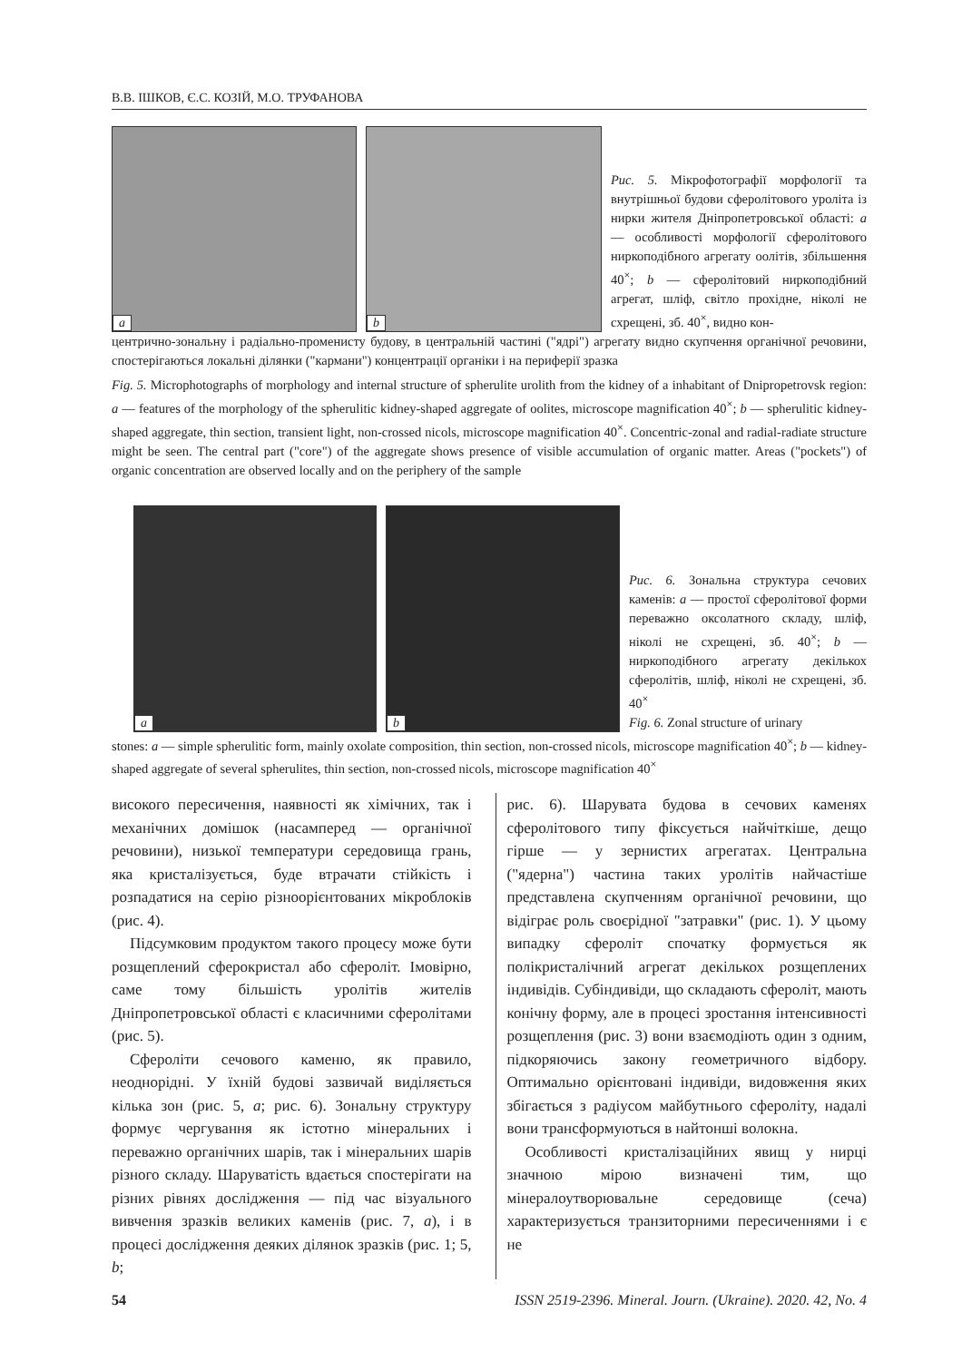В.В. ІШКОВ, Є.С. КОЗІЙ, М.О. ТРУФАНОВА
a
b
Рис. 5. Мікрофотографії морфології та внутрішньої будови сферолітового уроліта із нирки жителя Дніпропетровської області: a — особливості морфології сферолітового ниркоподібного агрегату оолітів, збільшення 40<sup>×</sup>; b — сферолітовий ниркоподібний агрегат, шліф, світло прохідне, ніколі не схрещені, зб. 40<sup>×</sup>, видно кон-
центрично-зональну і радіально-променисту будову, в центральній частині ("ядрі") агрегату видно скупчення органічної речовини, спостерігаються локальні ділянки ("кармани") концентрації органіки і на периферії зразка
Fig. 5. Microphotographs of morphology and internal structure of spherulite urolith from the kidney of a inhabitant of Dnipropetrovsk region: a — features of the morphology of the spherulitic kidney-shaped aggregate of oolites, microscope magnification 40<sup>×</sup>; b — spherulitic kidney-shaped aggregate, thin section, transient light, non-crossed nicols, microscope magnification 40<sup>×</sup>. Concentric-zonal and radial-radiate structure might be seen. The central part ("core") of the aggregate shows presence of visible accumulation of organic matter. Areas ("pockets") of organic concentration are observed locally and on the periphery of the sample
a
b
Рис. 6. Зональна структура сечових каменів: a — простої сферолітової форми переважно оксолатного складу, шліф, ніколі не схрещені, зб. 40<sup>×</sup>; b — ниркоподібного агрегату декількох сферолітів, шліф, ніколі не схрещені, зб. 40<sup>×</sup>
Fig. 6. Zonal structure of urinary
stones: a — simple spherulitic form, mainly oxolate composition, thin section, non-crossed nicols, microscope magnification 40<sup>×</sup>; b — kidney-shaped aggregate of several spherulites, thin section, non-crossed nicols, microscope magnification 40<sup>×</sup>
високого пересичення, наявності як хімічних, так і механічних домішок (насамперед — органічної речовини), низької температури середовища грань, яка кристалізується, буде втрачати стійкість і розпадатися на серію різноорієнтованих мікроблоків (рис. 4).
Підсумковим продуктом такого процесу може бути розщеплений сферокристал або сфероліт. Імовірно, саме тому більшість уролітів жителів Дніпропетровської області є класичними сферолітами (рис. 5).
Сфероліти сечового каменю, як правило, неоднорідні. У їхній будові зазвичай виділяється кілька зон (рис. 5, a; рис. 6). Зональну структуру формує чергування як істотно мінеральних і переважно органічних шарів, так і мінеральних шарів різного складу. Шаруватість вдається спостерігати на різних рівнях дослідження — під час візуального вивчення зразків великих каменів (рис. 7, a), і в процесі дослідження деяких ділянок зразків (рис. 1; 5, b;
рис. 6). Шарувата будова в сечових каменях сферолітового типу фіксується найчіткіше, дещо гірше — у зернистих агрегатах. Центральна ("ядерна") частина таких уролітів найчастіше представлена скупченням органічної речовини, що відіграє роль своєрідної "затравки" (рис. 1). У цьому випадку сфероліт спочатку формується як полікристалічний агрегат декількох розщеплених індивідів. Субіндивіди, що складають сфероліт, мають конічну форму, але в процесі зростання інтенсивності розщеплення (рис. 3) вони взаємодіють один з одним, підкоряючись закону геометричного відбору. Оптимально орієнтовані індивіди, видовження яких збігається з радіусом майбутнього сфероліту, надалі вони трансформуються в найтонші волокна.
Особливості кристалізаційних явищ у нирці значною мірою визначені тим, що мінералоутворювальне середовище (сеча) характеризується транзиторними пересиченнями і є не
54 ISSN 2519-2396. Mineral. Journ. (Ukraine). 2020. 42, No. 4